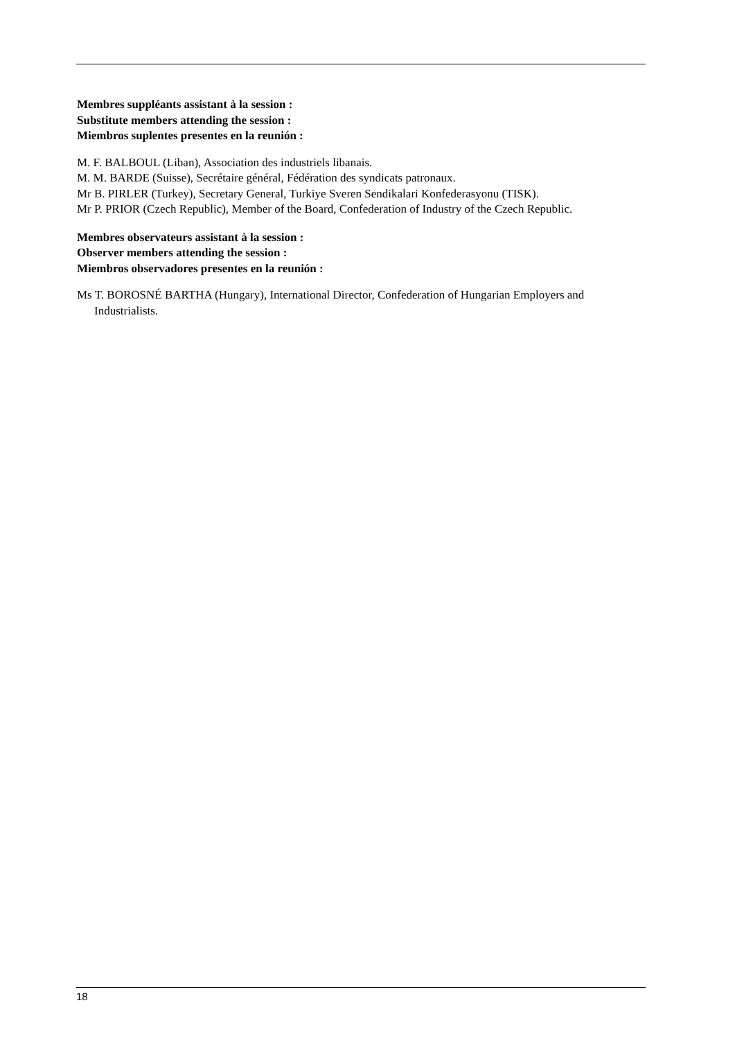Membres suppléants assistant à la session :
Substitute members attending the session :
Miembros suplentes presentes en la reunión :
M. F. BALBOUL (Liban), Association des industriels libanais.
M. M. BARDE (Suisse), Secrétaire général, Fédération des syndicats patronaux.
Mr B. PIRLER (Turkey), Secretary General, Turkiye Sveren Sendikalari Konfederasyonu (TISK).
Mr P. PRIOR (Czech Republic), Member of the Board, Confederation of Industry of the Czech Republic.
Membres observateurs assistant à la session :
Observer members attending the session :
Miembros observadores presentes en la reunión :
Ms T. BOROSNÉ BARTHA (Hungary), International Director, Confederation of Hungarian Employers and Industrialists.
18